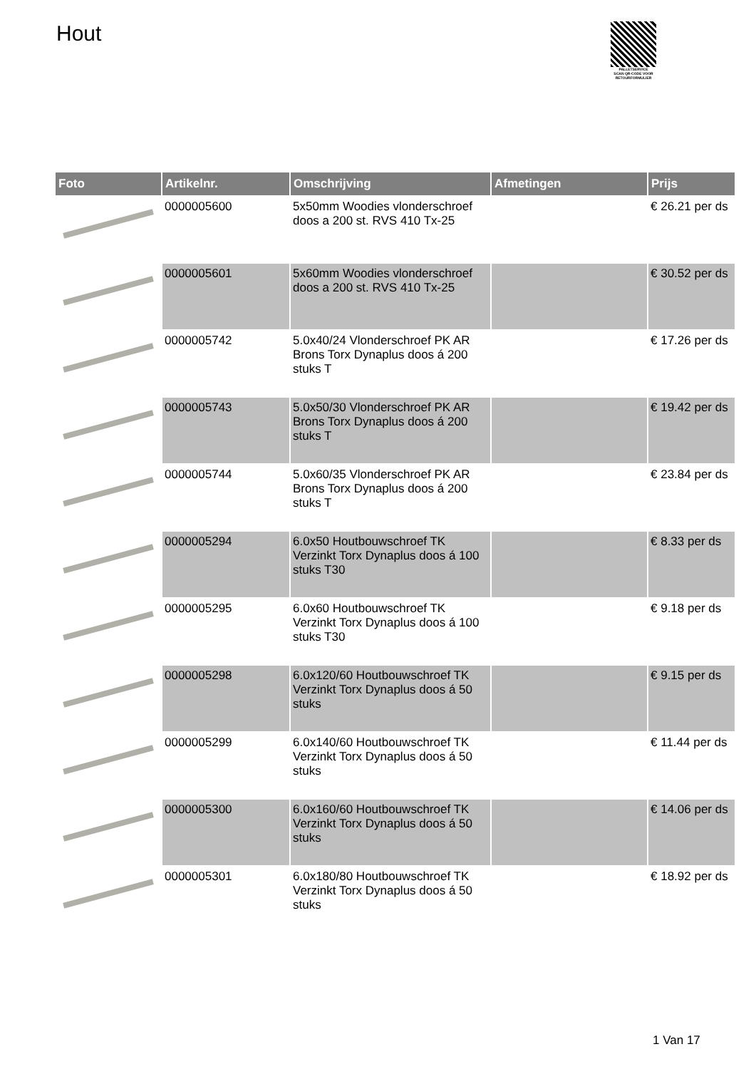Hout
PALLETSERVICE
SCAN QR-CODE VOOR RETOURFORMULIER
| Foto | Artikelnr. | Omschrijving | Afmetingen | Prijs |
| --- | --- | --- | --- | --- |
| | 0000005600 | 5x50mm Woodies vlonderschroef doos a 200 st. RVS 410 Tx-25 | | € 26.21 per ds |
| | 0000005601 | 5x60mm Woodies vlonderschroef doos a 200 st. RVS 410 Tx-25 | | € 30.52 per ds |
| | 0000005742 | 5.0x40/24 Vlonderschroef PK AR Brons Torx Dynaplus doos á 200 stuks T | | € 17.26 per ds |
| | 0000005743 | 5.0x50/30 Vlonderschroef PK AR Brons Torx Dynaplus doos á 200 stuks T | | € 19.42 per ds |
| | 0000005744 | 5.0x60/35 Vlonderschroef PK AR Brons Torx Dynaplus doos á 200 stuks T | | € 23.84 per ds |
| | 0000005294 | 6.0x50 Houtbouwschroef TK Verzinkt Torx Dynaplus doos á 100 stuks T30 | | € 8.33 per ds |
| | 0000005295 | 6.0x60 Houtbouwschroef TK Verzinkt Torx Dynaplus doos á 100 stuks T30 | | € 9.18 per ds |
| | 0000005298 | 6.0x120/60 Houtbouwschroef TK Verzinkt Torx Dynaplus doos á 50 stuks | | € 9.15 per ds |
| | 0000005299 | 6.0x140/60 Houtbouwschroef TK Verzinkt Torx Dynaplus doos á 50 stuks | | € 11.44 per ds |
| | 0000005300 | 6.0x160/60 Houtbouwschroef TK Verzinkt Torx Dynaplus doos á 50 stuks | | € 14.06 per ds |
| | 0000005301 | 6.0x180/80 Houtbouwschroef TK Verzinkt Torx Dynaplus doos á 50 stuks | | € 18.92 per ds |
1 Van 17